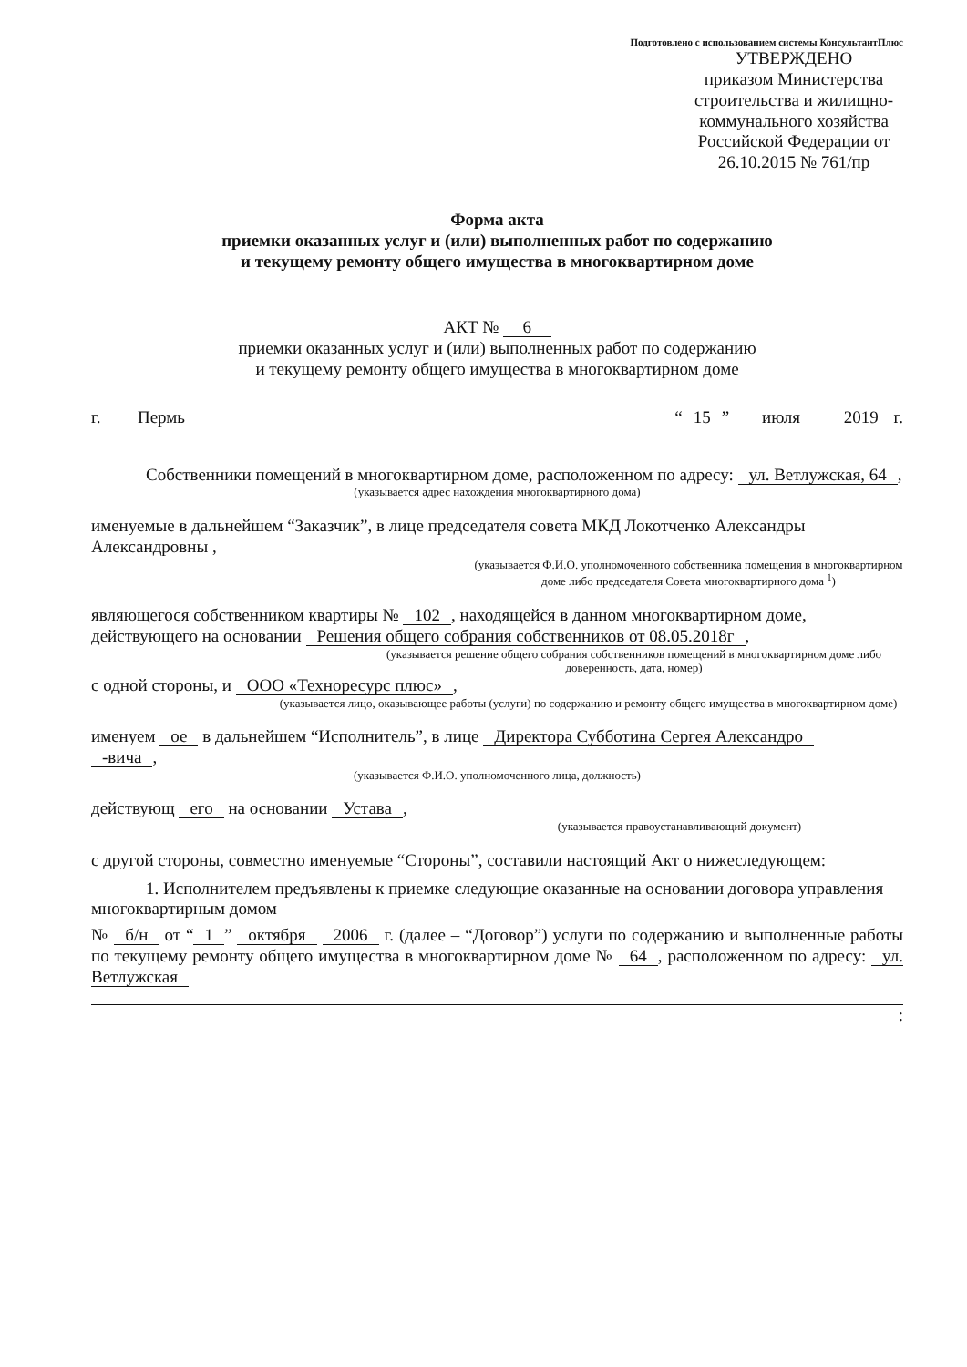Подготовлено с использованием системы КонсультантПлюс
УТВЕРЖДЕНО
приказом Министерства строительства и жилищно-коммунального хозяйства Российской Федерации от 26.10.2015 № 761/пр
Форма акта
приемки оказанных услуг и (или) выполненных работ по содержанию
и текущему ремонту общего имущества в многоквартирном доме
АКТ № 6
приемки оказанных услуг и (или) выполненных работ по содержанию
и текущему ремонту общего имущества в многоквартирном доме
г. Пермь “15” июля 2019 г.
Собственники помещений в многоквартирном доме, расположенном по адресу: ул. Ветлужская, 64,
(указывается адрес нахождения многоквартирного дома)
именуемые в дальнейшем “Заказчик”, в лице председателя совета МКД Локотченко Александры Александровны ,
(указывается Ф.И.О. уполномоченного собственника помещения в многоквартирном доме либо председателя Совета многоквартирного дома <sup>1</sup>)
являющегося собственником квартиры № 102, находящейся в данном многоквартирном доме, действующего на основании Решения общего собрания собственников от 08.05.2018г,
(указывается решение общего собрания собственников помещений в многоквартирном доме либо доверенность, дата, номер)
с одной стороны, и ООО «Техноресурс плюс»,
(указывается лицо, оказывающее работы (услуги) по содержанию и ремонту общего имущества в многоквартирном доме)
именуем ое в дальнейшем “Исполнитель”, в лице Директора Субботина Сергея Александро
-вича,
(указывается Ф.И.О. уполномоченного лица, должность)
действующ его на основании Устава,
(указывается правоустанавливающий документ)
с другой стороны, совместно именуемые “Стороны”, составили настоящий Акт о нижеследующем:
1. Исполнителем предъявлены к приемке следующие оказанные на основании договора управления многоквартирным домом
№ б/н от “1” октября 2006 г. (далее – “Договор”) услуги по содержанию и выполненные работы по текущему ремонту общего имущества в многоквартирном доме № 64, расположенном по адресу: ул. Ветлужская
: